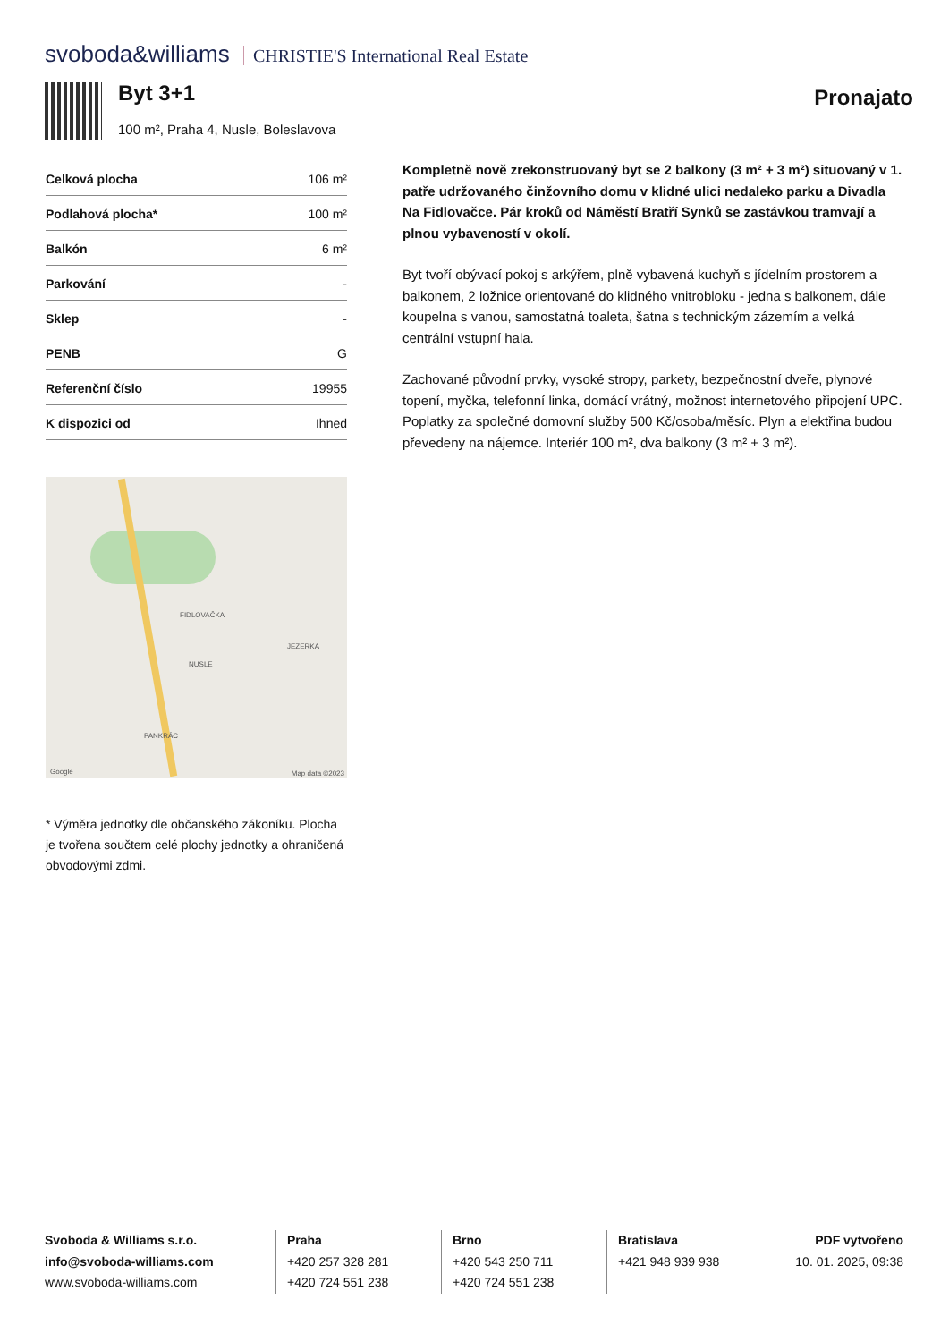svoboda&williams CHRISTIE'S International Real Estate
Byt 3+1
100 m², Praha 4, Nusle, Boleslavova
Pronajato
| Celková plocha | 106 m² |
| Podlahová plocha* | 100 m² |
| Balkón | 6 m² |
| Parkování | - |
| Sklep | - |
| PENB | G |
| Referenční číslo | 19955 |
| K dispozici od | Ihned |
FIDLOVAČKA
NUSLE
JEZERKA
PANKRÁC
Google Map data ©2023
* Výměra jednotky dle občanského zákoníku. Plocha je tvořena součtem celé plochy jednotky a ohraničená obvodovými zdmi.
Kompletně nově zrekonstruovaný byt se 2 balkony (3 m² + 3 m²) situovaný v 1. patře udržovaného činžovního domu v klidné ulici nedaleko parku a Divadla Na Fidlovačce. Pár kroků od Náměstí Bratří Synků se zastávkou tramvají a plnou vybaveností v okolí.
Byt tvoří obývací pokoj s arkýřem, plně vybavená kuchyň s jídelním prostorem a balkonem, 2 ložnice orientované do klidného vnitrobloku - jedna s balkonem, dále koupelna s vanou, samostatná toaleta, šatna s technickým zázemím a velká centrální vstupní hala.
Zachované původní prvky, vysoké stropy, parkety, bezpečnostní dveře, plynové topení, myčka, telefonní linka, domácí vrátný, možnost internetového připojení UPC. Poplatky za společné domovní služby 500 Kč/osoba/měsíc. Plyn a elektřina budou převedeny na nájemce. Interiér 100 m², dva balkony (3 m² + 3 m²).
Svoboda & Williams s.r.o.
info@svoboda-williams.com
www.svoboda-williams.com
Praha
+420 257 328 281
+420 724 551 238
Brno
+420 543 250 711
+420 724 551 238
Bratislava
+421 948 939 938
PDF vytvořeno
10. 01. 2025, 09:38